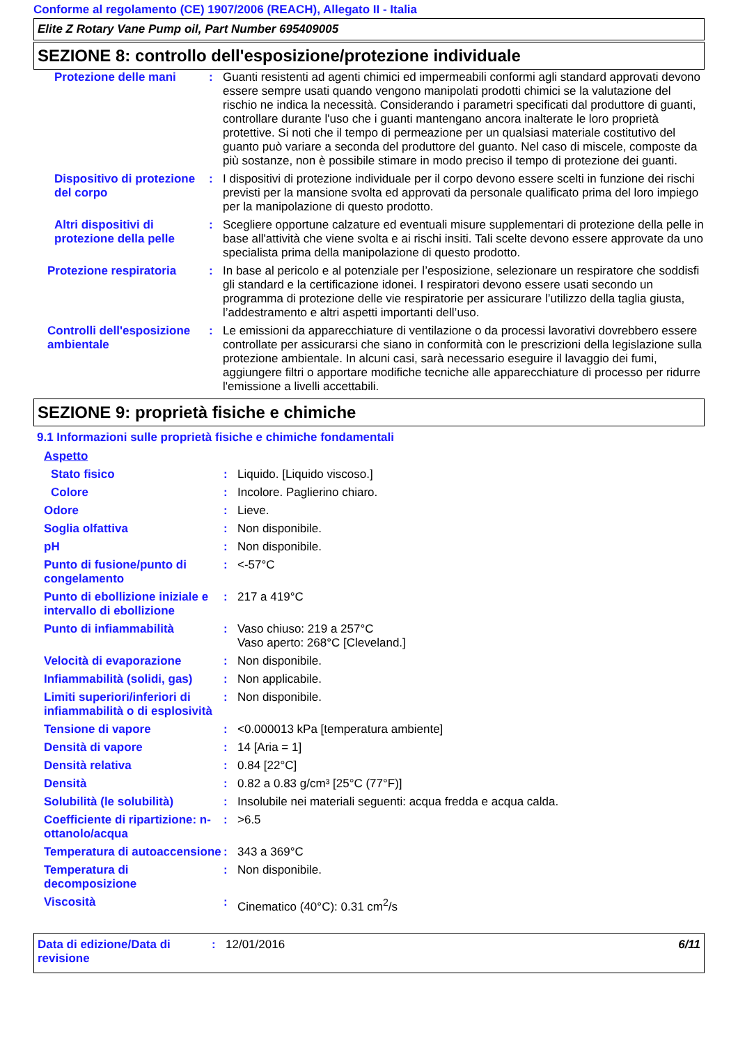Conforme al regolamento (CE) 1907/2006 (REACH), Allegato II - Italia
Elite Z Rotary Vane Pump oil, Part Number 695409005
SEZIONE 8: controllo dell'esposizione/protezione individuale
| Protezione delle mani | : | Guanti resistenti ad agenti chimici ed impermeabili conformi agli standard approvati devono essere sempre usati quando vengono manipolati prodotti chimici se la valutazione del rischio ne indica la necessità. Considerando i parametri specificati dal produttore di guanti, controllare durante l'uso che i guanti mantengano ancora inalterate le loro proprietà protettive. Si noti che il tempo di permeazione per un qualsiasi materiale costitutivo del guanto può variare a seconda del produttore del guanto. Nel caso di miscele, composte da più sostanze, non è possibile stimare in modo preciso il tempo di protezione dei guanti. |
| Dispositivo di protezione del corpo | : | I dispositivi di protezione individuale per il corpo devono essere scelti in funzione dei rischi previsti per la mansione svolta ed approvati da personale qualificato prima del loro impiego per la manipolazione di questo prodotto. |
| Altri dispositivi di protezione della pelle | : | Scegliere opportune calzature ed eventuali misure supplementari di protezione della pelle in base all'attività che viene svolta e ai rischi insiti. Tali scelte devono essere approvate da uno specialista prima della manipolazione di questo prodotto. |
| Protezione respiratoria | : | In base al pericolo e al potenziale per l’esposizione, selezionare un respiratore che soddisfi gli standard e la certificazione idonei. I respiratori devono essere usati secondo un programma di protezione delle vie respiratorie per assicurare l’utilizzo della taglia giusta, l’addestramento e altri aspetti importanti dell’uso. |
| Controlli dell'esposizione ambientale | : | Le emissioni da apparecchiature di ventilazione o da processi lavorativi dovrebbero essere controllate per assicurarsi che siano in conformità con le prescrizioni della legislazione sulla protezione ambientale. In alcuni casi, sarà necessario eseguire il lavaggio dei fumi, aggiungere filtri o apportare modifiche tecniche alle apparecchiature di processo per ridurre l'emissione a livelli accettabili. |
SEZIONE 9: proprietà fisiche e chimiche
9.1 Informazioni sulle proprietà fisiche e chimiche fondamentali
| Aspetto | | |
| Stato fisico | : | Liquido. [Liquido viscoso.] |
| Colore | : | Incolore. Paglierino chiaro. |
| Odore | : | Lieve. |
| Soglia olfattiva | : | Non disponibile. |
| pH | : | Non disponibile. |
| Punto di fusione/punto di congelamento | : | <-57°C |
| Punto di ebollizione iniziale e intervallo di ebollizione | : | 217 a 419°C |
| Punto di infiammabilità | : | Vaso chiuso: 219 a 257°C Vaso aperto: 268°C [Cleveland.] |
| Velocità di evaporazione | : | Non disponibile. |
| Infiammabilità (solidi, gas) | : | Non applicabile. |
| Limiti superiori/inferiori di infiammabilità o di esplosività | : | Non disponibile. |
| Tensione di vapore | : | <0.000013 kPa [temperatura ambiente] |
| Densità di vapore | : | 14 [Aria = 1] |
| Densità relativa | : | 0.84 [22°C] |
| Densità | : | 0.82 a 0.83 g/cm³ [25°C (77°F)] |
| Solubilità (le solubilità) | : | Insolubile nei materiali seguenti: acqua fredda e acqua calda. |
| Coefficiente di ripartizione: n-ottanolo/acqua | : | >6.5 |
| Temperatura di autoaccensione | : | 343 a 369°C |
| Temperatura di decomposizione | : | Non disponibile. |
| Viscosità | : | Cinematico (40°C): 0.31 cm<sup>2</sup>/s |
| Data di edizione/Data di revisione | : | 12/01/2016 | 6/11 |